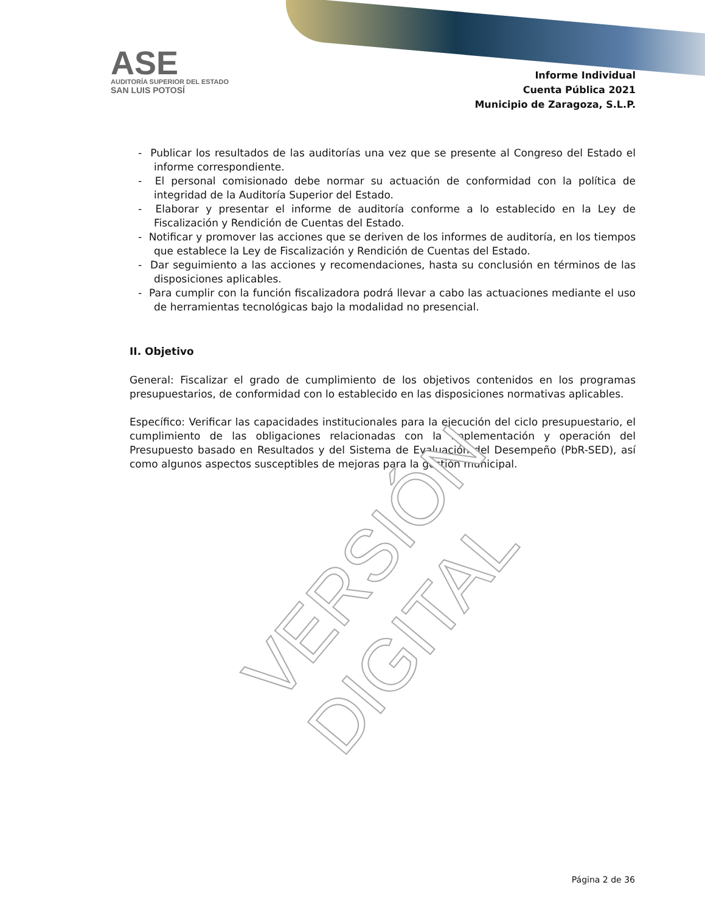ASE
AUDITORÍA SUPERIOR DEL ESTADO
SAN LUIS POTOSÍ
Informe Individual
Cuenta Pública 2021
Municipio de Zaragoza, S.L.P.
- Publicar los resultados de las auditorías una vez que se presente al Congreso del Estado el informe correspondiente.
- El personal comisionado debe normar su actuación de conformidad con la política de integridad de la Auditoría Superior del Estado.
- Elaborar y presentar el informe de auditoría conforme a lo establecido en la Ley de Fiscalización y Rendición de Cuentas del Estado.
- Notificar y promover las acciones que se deriven de los informes de auditoría, en los tiempos que establece la Ley de Fiscalización y Rendición de Cuentas del Estado.
- Dar seguimiento a las acciones y recomendaciones, hasta su conclusión en términos de las disposiciones aplicables.
- Para cumplir con la función fiscalizadora podrá llevar a cabo las actuaciones mediante el uso de herramientas tecnológicas bajo la modalidad no presencial.
II. Objetivo
General: Fiscalizar el grado de cumplimiento de los objetivos contenidos en los programas presupuestarios, de conformidad con lo establecido en las disposiciones normativas aplicables.
Específico: Verificar las capacidades institucionales para la ejecución del ciclo presupuestario, el cumplimiento de las obligaciones relacionadas con la implementación y operación del Presupuesto basado en Resultados y del Sistema de Evaluación del Desempeño (PbR-SED), así como algunos aspectos susceptibles de mejoras para la gestión municipal.
VERSIÓN DIGITAL
Página 2 de 36